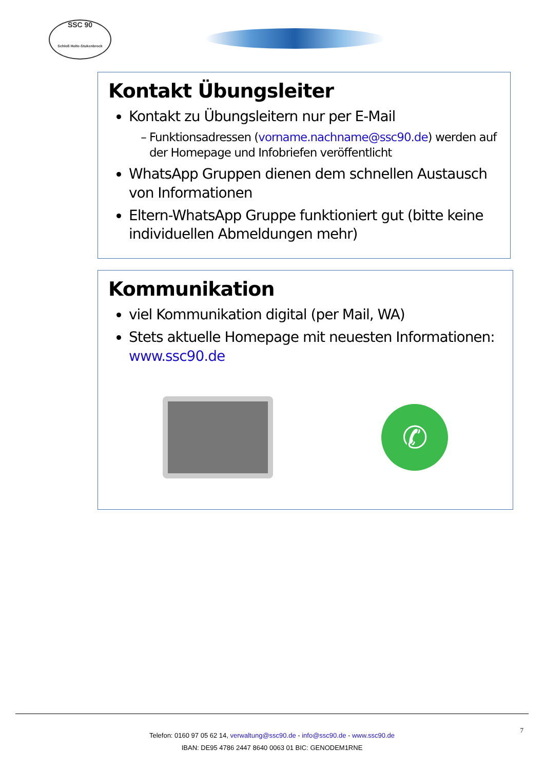SSC 90
Schloß Holte-Stukenbrock
Kontakt Übungsleiter
Kontakt zu Übungsleitern nur per E-Mail
Funktionsadressen (vorname.nachname@ssc90.de) werden auf der Homepage und Infobriefen veröffentlicht
WhatsApp Gruppen dienen dem schnellen Austausch von Informationen
Eltern-WhatsApp Gruppe funktioniert gut (bitte keine individuellen Abmeldungen mehr)
Kommunikation
viel Kommunikation digital (per Mail, WA)
Stets aktuelle Homepage mit neuesten Informationen: www.ssc90.de
✆
7
Telefon: 0160 97 05 62 14, verwaltung@ssc90.de - info@ssc90.de - www.ssc90.de
IBAN: DE95 4786 2447 8640 0063 01 BIC: GENODEM1RNE